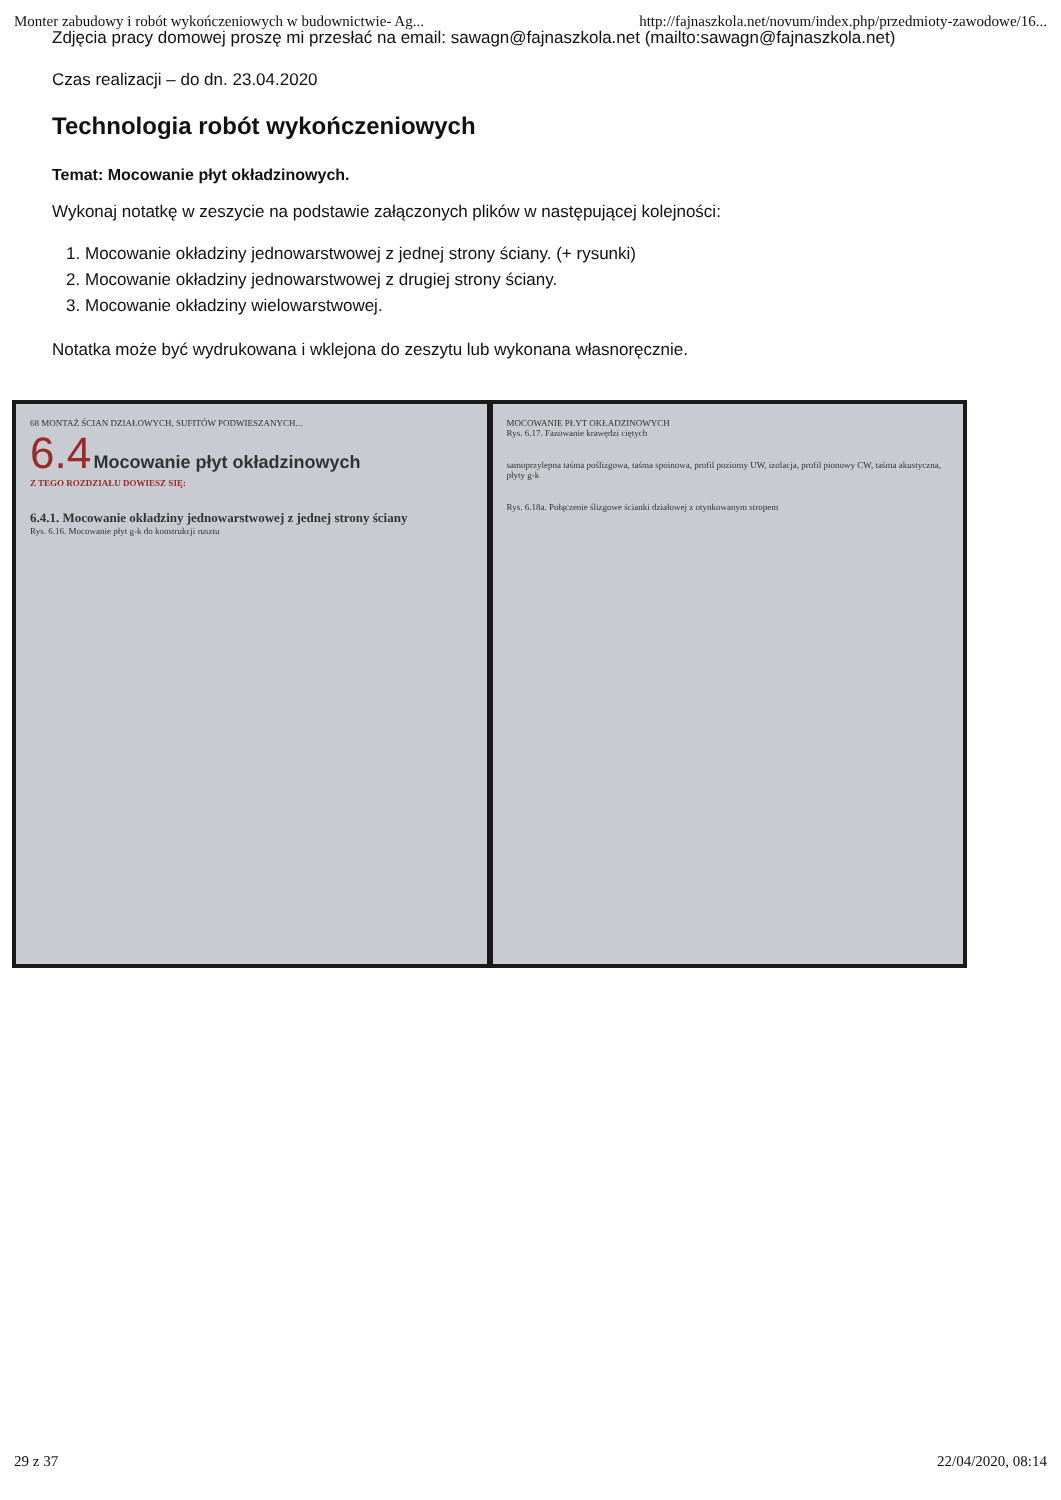Monter zabudowy i robót wykończeniowych w budownictwie- Ag... http://fajnaszkola.net/novum/index.php/przedmioty-zawodowe/16...
Zdjęcia pracy domowej proszę mi przesłać na email: sawagn@fajnaszkola.net (mailto:sawagn@fajnaszkola.net)
Czas realizacji – do dn. 23.04.2020
Technologia robót wykończeniowych
Temat: Mocowanie płyt okładzinowych.
Wykonaj notatkę w zeszycie na podstawie załączonych plików w następującej kolejności:
1. Mocowanie okładziny jednowarstwowej z jednej strony ściany. (+ rysunki)
2. Mocowanie okładziny jednowarstwowej z drugiej strony ściany.
3. Mocowanie okładziny wielowarstwowej.
Notatka może być wydrukowana i wklejona do zeszytu lub wykonana własnoręcznie.
68 MONTAŻ ŚCIAN DZIAŁOWYCH, SUFITÓW PODWIESZANYCH...
6.4 Mocowanie płyt okładzinowych
Z TEGO ROZDZIAŁU DOWIESZ SIĘ:
6.4.1. Mocowanie okładziny jednowarstwowej z jednej strony ściany
Rys. 6.16. Mocowanie płyt g-k do konstrukcji rusztu
MOCOWANIE PŁYT OKŁADZINOWYCH
Rys. 6.17. Fazowanie krawędzi ciętych
samoprzylepna taśma poślizgowa, taśma spoinowa, profil poziomy UW, izolacja, profil pionowy CW, taśma akustyczna, płyty g-k
Rys. 6.18a. Połączenie ślizgowe ścianki działowej z otynkowanym stropem
29 z 37 22/04/2020, 08:14